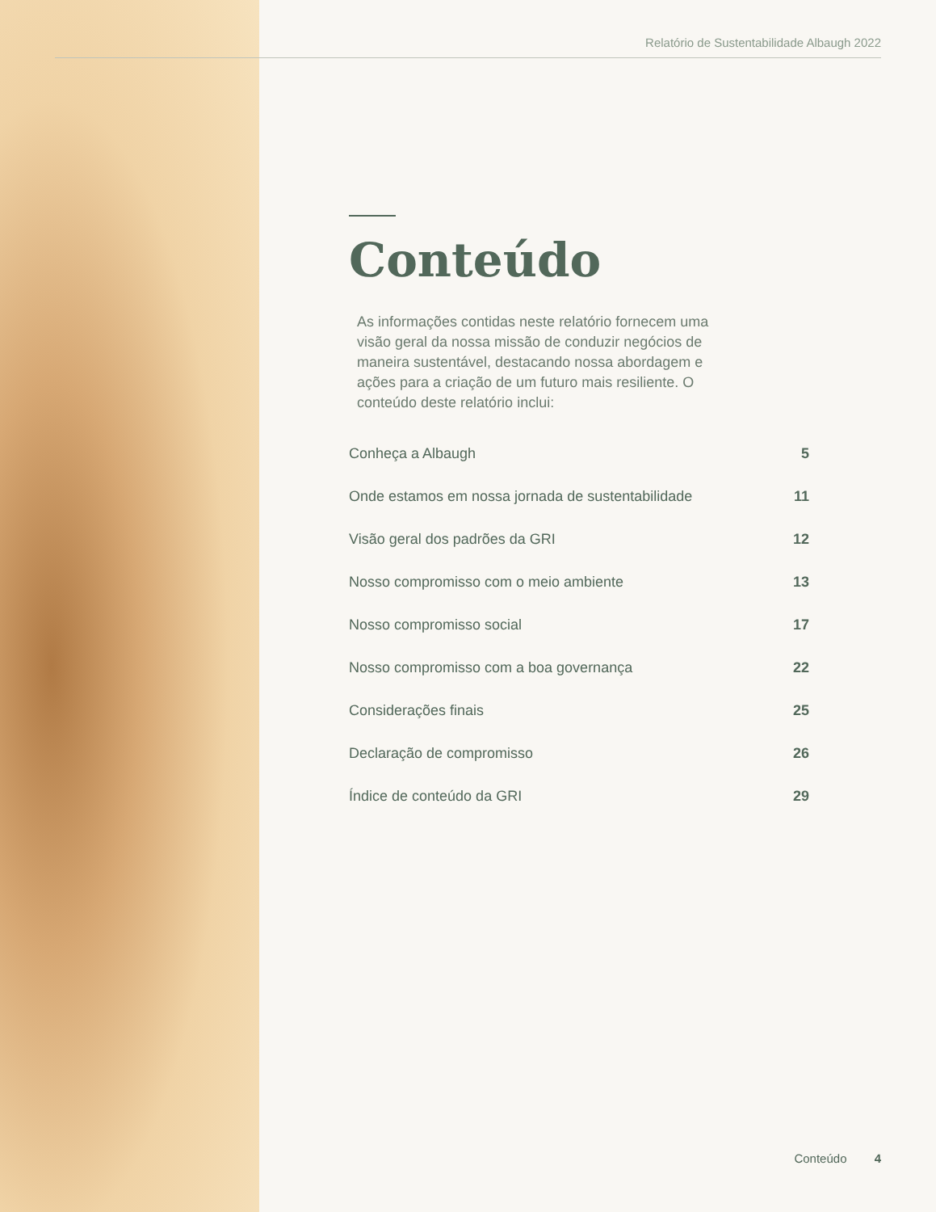Relatório de Sustentabilidade Albaugh 2022
Conteúdo
As informações contidas neste relatório fornecem uma visão geral da nossa missão de conduzir negócios de maneira sustentável, destacando nossa abordagem e ações para a criação de um futuro mais resiliente. O conteúdo deste relatório inclui:
Conheça a Albaugh 5
Onde estamos em nossa jornada de sustentabilidade 11
Visão geral dos padrões da GRI 12
Nosso compromisso com o meio ambiente 13
Nosso compromisso social 17
Nosso compromisso com a boa governança 22
Considerações finais 25
Declaração de compromisso 26
Índice de conteúdo da GRI 29
Conteúdo 4